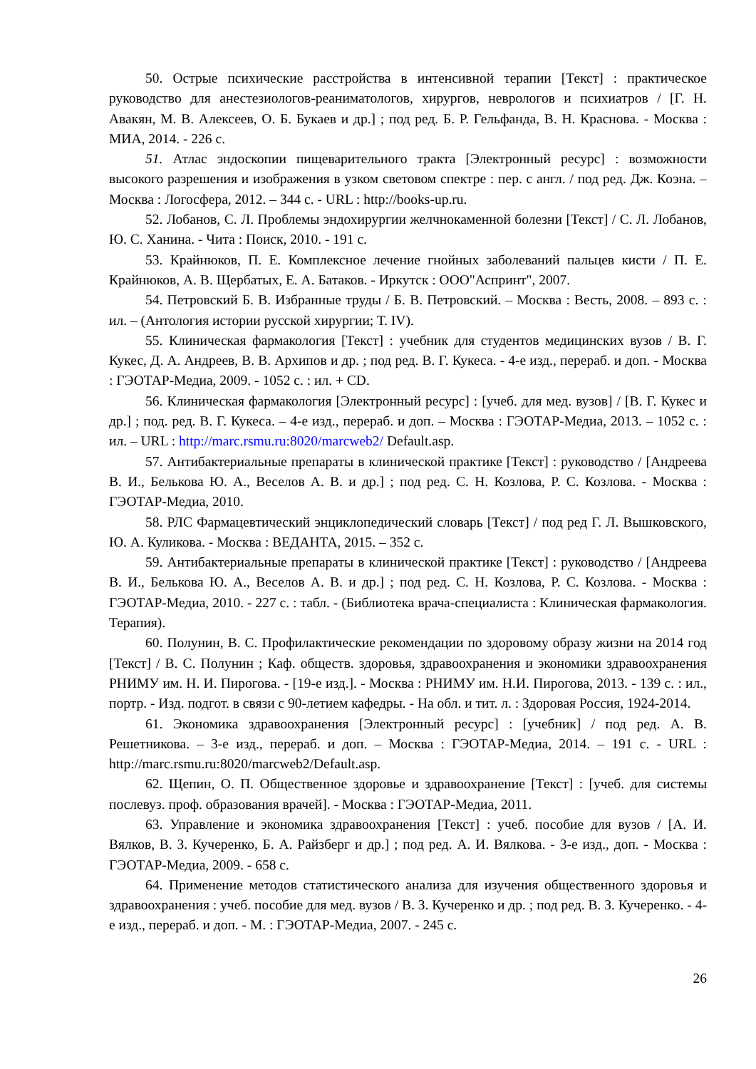50. Острые психические расстройства в интенсивной терапии [Текст] : практическое руководство для анестезиологов-реаниматологов, хирургов, неврологов и психиатров / [Г. Н. Авакян, М. В. Алексеев, О. Б. Букаев и др.] ; под ред. Б. Р. Гельфанда, В. Н. Краснова. - Москва : МИА, 2014. - 226 с.
51. Атлас эндоскопии пищеварительного тракта [Электронный ресурс] : возможности высокого разрешения и изображения в узком световом спектре : пер. с англ. / под ред. Дж. Коэна. – Москва : Логосфера, 2012. – 344 с. - URL : http://books-up.ru.
52. Лобанов, С. Л. Проблемы эндохирургии желчнокаменной болезни [Текст] / С. Л. Лобанов, Ю. С. Ханина. - Чита : Поиск, 2010. - 191 с.
53. Крайнюков, П. Е. Комплексное лечение гнойных заболеваний пальцев кисти / П. Е. Крайнюков, А. В. Щербатых, Е. А. Батаков. - Иркутск : ООО"Аспринт", 2007.
54. Петровский Б. В. Избранные труды / Б. В. Петровский. – Москва : Весть, 2008. – 893 с. : ил. – (Антология истории русской хирургии; Т. IV).
55. Клиническая фармакология [Текст] : учебник для студентов медицинских вузов / В. Г. Кукес, Д. А. Андреев, В. В. Архипов и др. ; под ред. В. Г. Кукеса. - 4-е изд., перераб. и доп. - Москва : ГЭОТАР-Медиа, 2009. - 1052 с. : ил. + CD.
56. Клиническая фармакология [Электронный ресурс] : [учеб. для мед. вузов] / [В. Г. Кукес и др.] ; под. ред. В. Г. Кукеса. – 4-е изд., перераб. и доп. – Москва : ГЭОТАР-Медиа, 2013. – 1052 с. : ил. – URL : http://marc.rsmu.ru:8020/marcweb2/ Default.asp.
57. Антибактериальные препараты в клинической практике [Текст] : руководство / [Андреева В. И., Белькова Ю. А., Веселов А. В. и др.] ; под ред. С. Н. Козлова, Р. С. Козлова. - Москва : ГЭОТАР-Медиа, 2010.
58. РЛС Фармацевтический энциклопедический словарь [Текст] / под ред Г. Л. Вышковского, Ю. А. Куликова. - Москва : ВЕДАНТА, 2015. – 352 с.
59. Антибактериальные препараты в клинической практике [Текст] : руководство / [Андреева В. И., Белькова Ю. А., Веселов А. В. и др.] ; под ред. С. Н. Козлова, Р. С. Козлова. - Москва : ГЭОТАР-Медиа, 2010. - 227 с. : табл. - (Библиотека врача-специалиста : Клиническая фармакология. Терапия).
60. Полунин, В. С. Профилактические рекомендации по здоровому образу жизни на 2014 год [Текст] / В. С. Полунин ; Каф. обществ. здоровья, здравоохранения и экономики здравоохранения РНИМУ им. Н. И. Пирогова. - [19-е изд.]. - Москва : РНИМУ им. Н.И. Пирогова, 2013. - 139 с. : ил., портр. - Изд. подгот. в связи с 90-летием кафедры. - На обл. и тит. л. : Здоровая Россия, 1924-2014.
61. Экономика здравоохранения [Электронный ресурс] : [учебник] / под ред. А. В. Решетникова. – 3-е изд., перераб. и доп. – Москва : ГЭОТАР-Медиа, 2014. – 191 с. - URL : http://marc.rsmu.ru:8020/marcweb2/Default.asp.
62. Щепин, О. П. Общественное здоровье и здравоохранение [Текст] : [учеб. для системы послевуз. проф. образования врачей]. - Москва : ГЭОТАР-Медиа, 2011.
63. Управление и экономика здравоохранения [Текст] : учеб. пособие для вузов / [А. И. Вялков, В. З. Кучеренко, Б. А. Райзберг и др.] ; под ред. А. И. Вялкова. - 3-е изд., доп. - Москва : ГЭОТАР-Медиа, 2009. - 658 с.
64. Применение методов статистического анализа для изучения общественного здоровья и здравоохранения : учеб. пособие для мед. вузов / В. З. Кучеренко и др. ; под ред. В. З. Кучеренко. - 4-е изд., перераб. и доп. - М. : ГЭОТАР-Медиа, 2007. - 245 с.
26